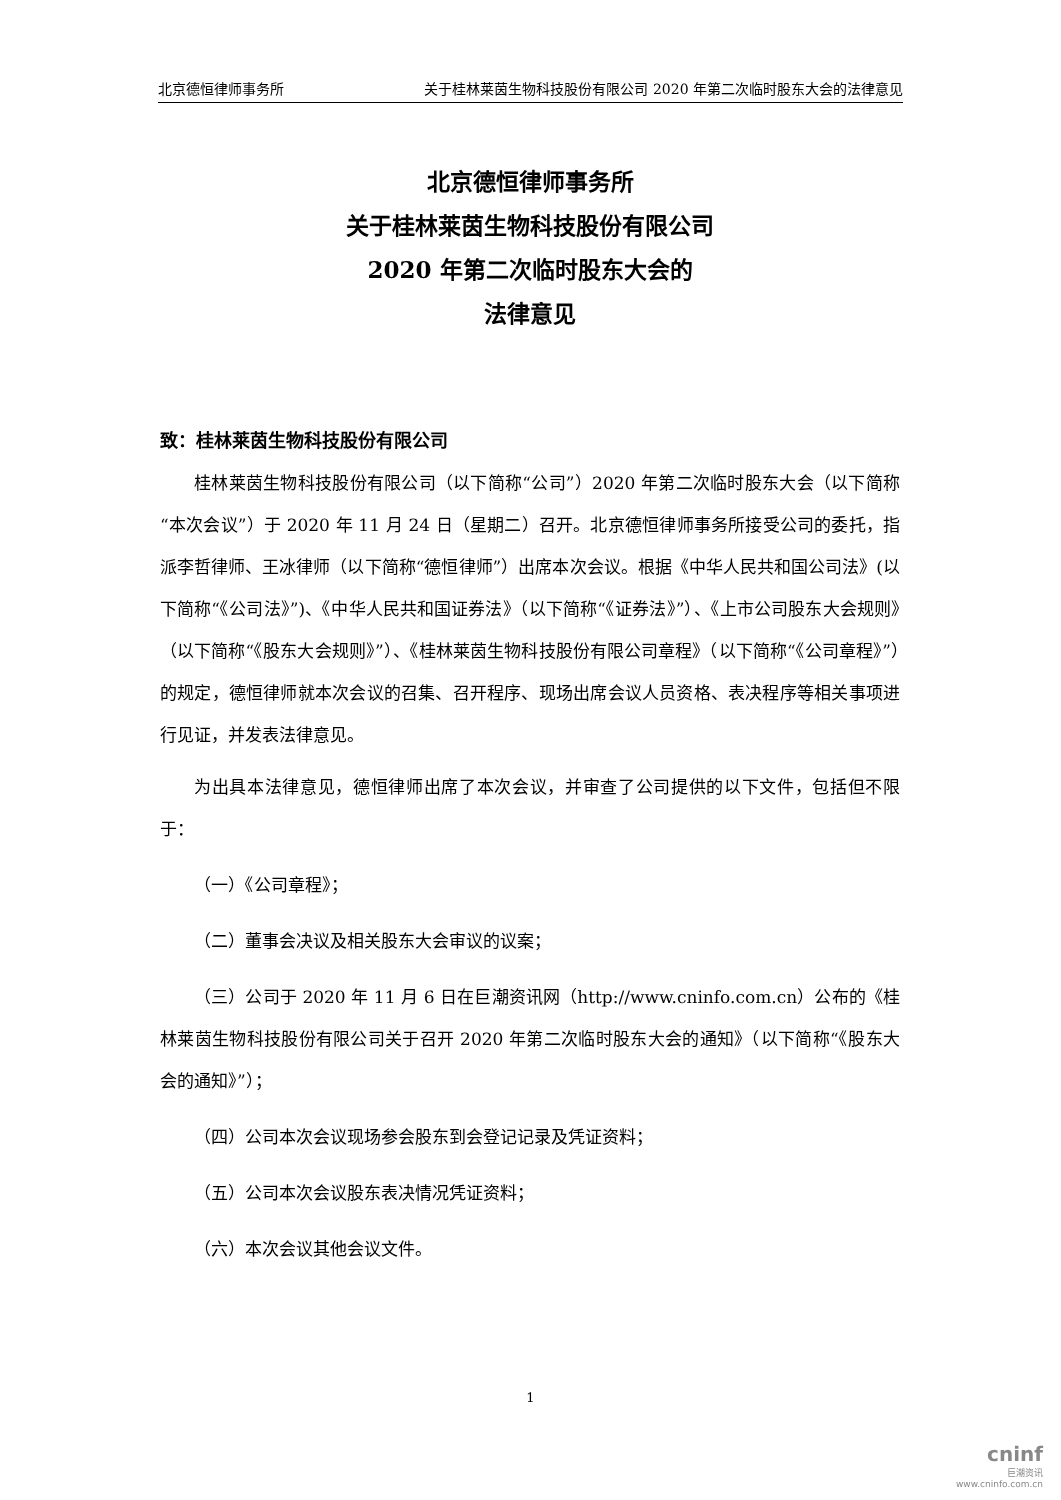北京德恒律师事务所 关于桂林莱茵生物科技股份有限公司 2020 年第二次临时股东大会的法律意见
北京德恒律师事务所
关于桂林莱茵生物科技股份有限公司
2020 年第二次临时股东大会的
法律意见
致：桂林莱茵生物科技股份有限公司
桂林莱茵生物科技股份有限公司（以下简称“公司”）2020 年第二次临时股东大会（以下简称“本次会议”）于 2020 年 11 月 24 日（星期二）召开。北京德恒律师事务所接受公司的委托，指派李哲律师、王冰律师（以下简称“德恒律师”）出席本次会议。根据《中华人民共和国公司法》(以下简称“《公司法》”)、《中华人民共和国证券法》（以下简称“《证券法》”）、《上市公司股东大会规则》（以下简称“《股东大会规则》”）、《桂林莱茵生物科技股份有限公司章程》（以下简称“《公司章程》”）的规定，德恒律师就本次会议的召集、召开程序、现场出席会议人员资格、表决程序等相关事项进行见证，并发表法律意见。
为出具本法律意见，德恒律师出席了本次会议，并审查了公司提供的以下文件，包括但不限于：
（一）《公司章程》；
（二）董事会决议及相关股东大会审议的议案；
（三）公司于 2020 年 11 月 6 日在巨潮资讯网（http://www.cninfo.com.cn）公布的《桂林莱茵生物科技股份有限公司关于召开 2020 年第二次临时股东大会的通知》（以下简称“《股东大会的通知》”）；
（四）公司本次会议现场参会股东到会登记记录及凭证资料；
（五）公司本次会议股东表决情况凭证资料；
（六）本次会议其他会议文件。
1
cninf
巨潮资讯
www.cninfo.com.cn